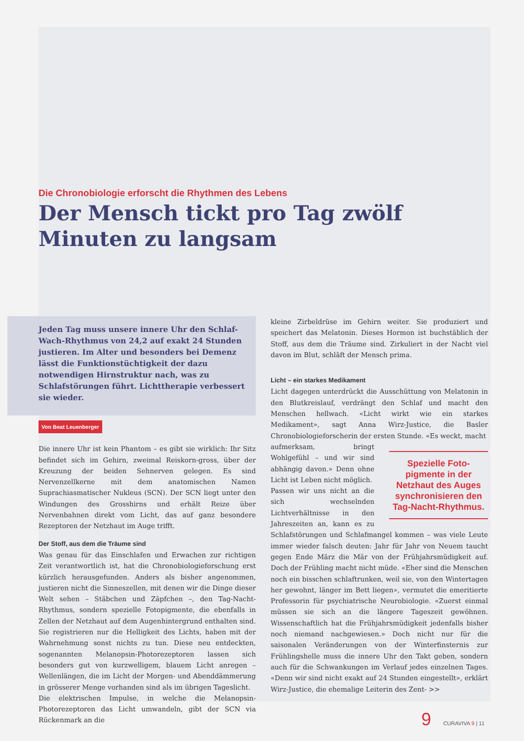Die Chronobiologie erforscht die Rhythmen des Lebens
Der Mensch tickt pro Tag zwölf Minuten zu langsam
Jeden Tag muss unsere innere Uhr den Schlaf-Wach-Rhythmus von 24,2 auf exakt 24 Stunden justieren. Im Alter und besonders bei Demenz lässt die Funktionstüchtigkeit der dazu notwendigen Hirnstruktur nach, was zu Schlafstörungen führt. Lichttherapie verbessert sie wieder.
Von Beat Leuenberger
Die innere Uhr ist kein Phantom – es gibt sie wirklich: Ihr Sitz befindet sich im Gehirn, zweimal Reiskorn-gross, über der Kreuzung der beiden Sehnerven gelegen. Es sind Nervenzellkerne mit dem anatomischen Namen Suprachiasmatischer Nukleus (SCN). Der SCN liegt unter den Windungen des Grosshirns und erhält Reize über Nervenbahnen direkt vom Licht, das auf ganz besondere Rezeptoren der Netzhaut im Auge trifft.
Der Stoff, aus dem die Träume sind
Was genau für das Einschlafen und Erwachen zur richtigen Zeit verantwortlich ist, hat die Chronobiologieforschung erst kürzlich herausgefunden. Anders als bisher angenommen, justieren nicht die Sinneszellen, mit denen wir die Dinge dieser Welt sehen – Stäbchen und Zäpfchen –, den Tag-Nacht-Rhythmus, sondern spezielle Fotopigmente, die ebenfalls in Zellen der Netzhaut auf dem Augenhintergrund enthalten sind. Sie registrieren nur die Helligkeit des Lichts, haben mit der Wahrnehmung sonst nichts zu tun. Diese neu entdeckten, sogenannten Melanopsin-Photorezeptoren lassen sich besonders gut von kurzwelligem, blauem Licht anregen – Wellenlängen, die im Licht der Morgen- und Abenddämmerung in grösserer Menge vorhanden sind als im übrigen Tageslicht.
Die elektrischen Impulse, in welche die Melanopsin-Photorezeptoren das Licht umwandeln, gibt der SCN via Rückenmark an die
kleine Zirbeldrüse im Gehirn weiter. Sie produziert und speichert das Melatonin. Dieses Hormon ist buchstäblich der Stoff, aus dem die Träume sind. Zirkuliert in der Nacht viel davon im Blut, schläft der Mensch prima.
Licht – ein starkes Medikament
Licht dagegen unterdrückt die Ausschüttung von Melatonin in den Blutkreislauf, verdrängt den Schlaf und macht den Menschen hellwach. «Licht wirkt wie ein starkes Medikament», sagt Anna Wirz-Justice, die Basler Chronobiologieforscherin der ersten Stunde. «Es weckt, macht
Spezielle Foto-pigmente in der Netzhaut des Auges synchronisieren den Tag-Nacht-Rhythmus.
aufmerksam, bringt Wohlgefühl – und wir sind abhängig davon.» Denn ohne Licht ist Leben nicht möglich.
Passen wir uns nicht an die sich wechselnden Lichtverhältnisse in den Jahreszeiten an, kann es zu Schlafstörungen und Schlafmangel kommen – was viele Leute immer wieder falsch deuten: Jahr für Jahr von Neuem taucht gegen Ende März die Mär von der Frühjahrsmüdigkeit auf. Doch der Frühling macht nicht müde. «Eher sind die Menschen noch ein bisschen schlaftrunken, weil sie, von den Wintertagen her gewohnt, länger im Bett liegen», vermutet die emeritierte Professorin für psychiatrische Neurobiologie. «Zuerst einmal müssen sie sich an die längere Tageszeit gewöhnen. Wissenschaftlich hat die Frühjahrsmüdigkeit jedenfalls bisher noch niemand nachgewiesen.» Doch nicht nur für die saisonalen Veränderungen von der Winterfinsternis zur Frühlingshelle muss die innere Uhr den Takt geben, sondern auch für die Schwankungen im Verlauf jedes einzelnen Tages. «Denn wir sind nicht exakt auf 24 Stunden eingestellt», erklärt Wirz-Justice, die ehemalige Leiterin des Zent- >>
9 CURAVIVA 9 | 11